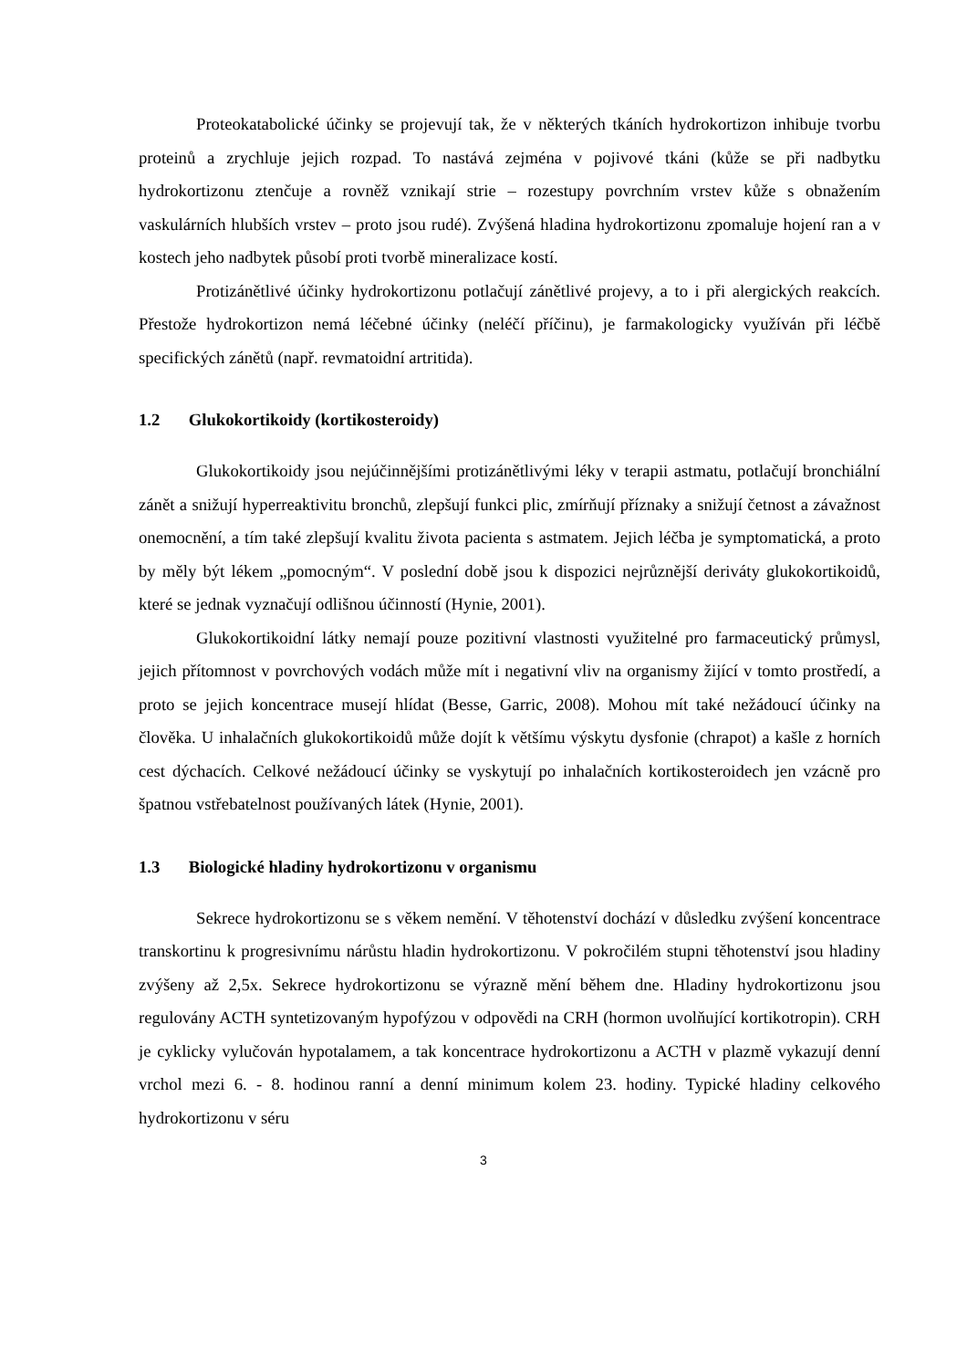Proteokatabolické účinky se projevují tak, že v některých tkáních hydrokortizon inhibuje tvorbu proteinů a zrychluje jejich rozpad. To nastává zejména v pojivové tkáni (kůže se při nadbytku hydrokortizonu ztenčuje a rovněž vznikají strie – rozestupy povrchním vrstev kůže s obnažením vaskulárních hlubších vrstev – proto jsou rudé). Zvýšená hladina hydrokortizonu zpomaluje hojení ran a v kostech jeho nadbytek působí proti tvorbě mineralizace kostí.
Protizánětlivé účinky hydrokortizonu potlačují zánětlivé projevy, a to i při alergických reakcích. Přestože hydrokortizon nemá léčebné účinky (neléčí příčinu), je farmakologicky využíván při léčbě specifických zánětů (např. revmatoidní artritida).
1.2 Glukokortikoidy (kortikosteroidy)
Glukokortikoidy jsou nejúčinnějšími protizánětlivými léky v terapii astmatu, potlačují bronchiální zánět a snižují hyperreaktivitu bronchů, zlepšují funkci plic, zmírňují příznaky a snižují četnost a závažnost onemocnění, a tím také zlepšují kvalitu života pacienta s astmatem. Jejich léčba je symptomatická, a proto by měly být lékem „pomocným“. V poslední době jsou k dispozici nejrůznější deriváty glukokortikoidů, které se jednak vyznačují odlišnou účinností (Hynie, 2001).
Glukokortikoidní látky nemají pouze pozitivní vlastnosti využitelné pro farmaceutický průmysl, jejich přítomnost v povrchových vodách může mít i negativní vliv na organismy žijící v tomto prostředí, a proto se jejich koncentrace musejí hlídat (Besse, Garric, 2008). Mohou mít také nežádoucí účinky na člověka. U inhalačních glukokortikoidů může dojít k většímu výskytu dysfonie (chrapot) a kašle z horních cest dýchacích. Celkové nežádoucí účinky se vyskytují po inhalačních kortikosteroidech jen vzácně pro špatnou vstřebatelnost používaných látek (Hynie, 2001).
1.3 Biologické hladiny hydrokortizonu v organismu
Sekrece hydrokortizonu se s věkem nemění. V těhotenství dochází v důsledku zvýšení koncentrace transkortinu k progresivnímu nárůstu hladin hydrokortizonu. V pokročilém stupni těhotenství jsou hladiny zvýšeny až 2,5x. Sekrece hydrokortizonu se výrazně mění během dne. Hladiny hydrokortizonu jsou regulovány ACTH syntetizovaným hypofýzou v odpovědi na CRH (hormon uvolňující kortikotropin). CRH je cyklicky vylučován hypotalamem, a tak koncentrace hydrokortizonu a ACTH v plazmě vykazují denní vrchol mezi 6. - 8. hodinou ranní a denní minimum kolem 23. hodiny. Typické hladiny celkového hydrokortizonu v séru
3